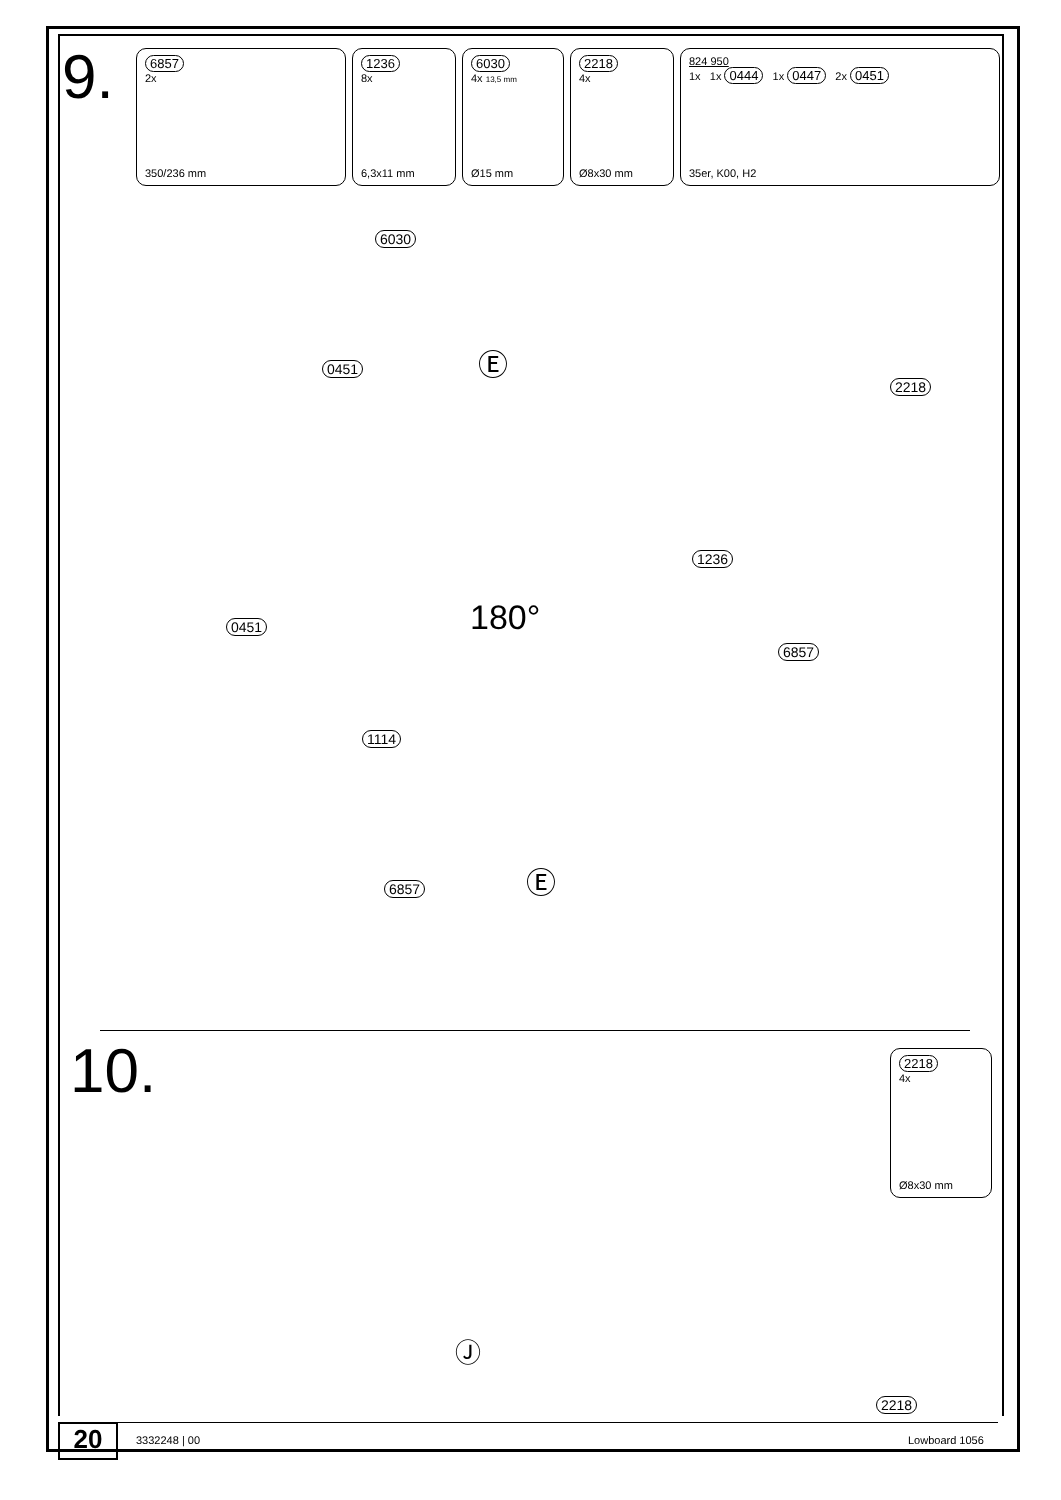9.
6857
2x
350/236 mm
1236
8x
6,3x11 mm
6030
4x 13,5 mm
Ø15 mm
2218
4x
Ø8x30 mm
824 950
1x 1x 0444 1x 0447 2x 0451
35er, K00, H2
6030
Ⓔ 0451
2218
0451 180°
1236
6857
1114
6857 Ⓔ
10.
2218
4x
Ø8x30 mm
Ⓙ
2218
20 3332248 | 00 Lowboard 1056